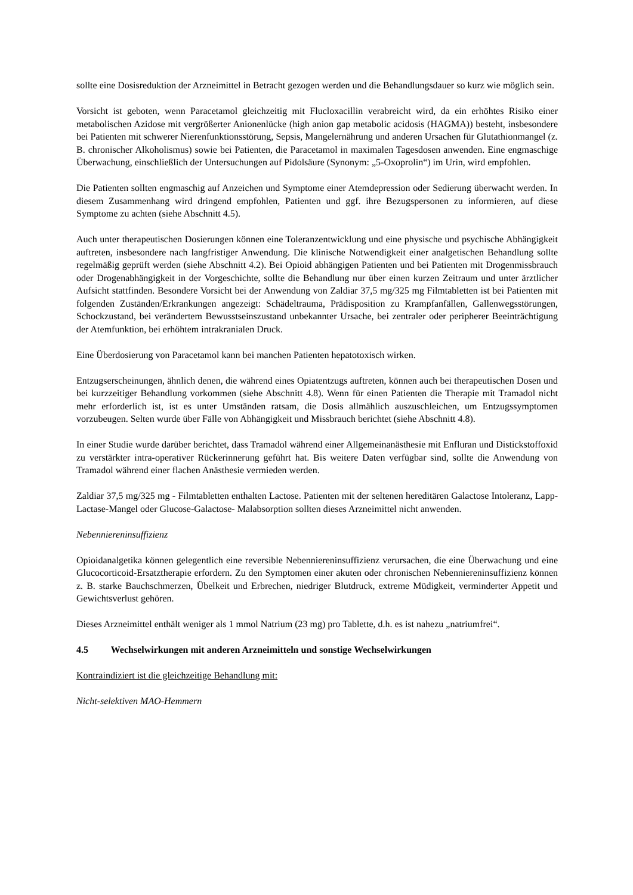sollte eine Dosisreduktion der Arzneimittel in Betracht gezogen werden und die Behandlungsdauer so kurz wie möglich sein.
Vorsicht ist geboten, wenn Paracetamol gleichzeitig mit Flucloxacillin verabreicht wird, da ein erhöhtes Risiko einer metabolischen Azidose mit vergrößerter Anionenlücke (high anion gap metabolic acidosis (HAGMA)) besteht, insbesondere bei Patienten mit schwerer Nierenfunktionsstörung, Sepsis, Mangelernährung und anderen Ursachen für Glutathionmangel (z. B. chronischer Alkoholismus) sowie bei Patienten, die Paracetamol in maximalen Tagesdosen anwenden. Eine engmaschige Überwachung, einschließlich der Untersuchungen auf Pidolsäure (Synonym: „5-Oxoprolin“) im Urin, wird empfohlen.
Die Patienten sollten engmaschig auf Anzeichen und Symptome einer Atemdepression oder Sedierung überwacht werden. In diesem Zusammenhang wird dringend empfohlen, Patienten und ggf. ihre Bezugspersonen zu informieren, auf diese Symptome zu achten (siehe Abschnitt 4.5).
Auch unter therapeutischen Dosierungen können eine Toleranzentwicklung und eine physische und psychische Abhängigkeit auftreten, insbesondere nach langfristiger Anwendung. Die klinische Notwendigkeit einer analgetischen Behandlung sollte regelmäßig geprüft werden (siehe Abschnitt 4.2). Bei Opioid abhängigen Patienten und bei Patienten mit Drogenmissbrauch oder Drogenabhängigkeit in der Vorgeschichte, sollte die Behandlung nur über einen kurzen Zeitraum und unter ärztlicher Aufsicht stattfinden. Besondere Vorsicht bei der Anwendung von Zaldiar 37,5 mg/325 mg Filmtabletten ist bei Patienten mit folgenden Zuständen/Erkrankungen angezeigt: Schädeltrauma, Prädisposition zu Krampfanfällen, Gallenwegsstörungen, Schockzustand, bei verändertem Bewusstseinszustand unbekannter Ursache, bei zentraler oder peripherer Beeinträchtigung der Atemfunktion, bei erhöhtem intrakranialen Druck.
Eine Überdosierung von Paracetamol kann bei manchen Patienten hepatotoxisch wirken.
Entzugserscheinungen, ähnlich denen, die während eines Opiatentzugs auftreten, können auch bei therapeutischen Dosen und bei kurzzeitiger Behandlung vorkommen (siehe Abschnitt 4.8). Wenn für einen Patienten die Therapie mit Tramadol nicht mehr erforderlich ist, ist es unter Umständen ratsam, die Dosis allmählich auszuschleichen, um Entzugssymptomen vorzubeugen. Selten wurde über Fälle von Abhängigkeit und Missbrauch berichtet (siehe Abschnitt 4.8).
In einer Studie wurde darüber berichtet, dass Tramadol während einer Allgemeinanästhesie mit Enfluran und Distickstoffoxid zu verstärkter intra-operativer Rückerinnerung geführt hat. Bis weitere Daten verfügbar sind, sollte die Anwendung von Tramadol während einer flachen Anästhesie vermieden werden.
Zaldiar 37,5 mg/325 mg - Filmtabletten enthalten Lactose. Patienten mit der seltenen hereditären Galactose Intoleranz, Lapp-Lactase-Mangel oder Glucose-Galactose- Malabsorption sollten dieses Arzneimittel nicht anwenden.
Nebenniereninsuffizienz
Opioidanalgetika können gelegentlich eine reversible Nebenniereninsuffizienz verursachen, die eine Überwachung und eine Glucocorticoid-Ersatztherapie erfordern. Zu den Symptomen einer akuten oder chronischen Nebenniereninsuffizienz können z. B. starke Bauchschmerzen, Übelkeit und Erbrechen, niedriger Blutdruck, extreme Müdigkeit, verminderter Appetit und Gewichtsverlust gehören.
Dieses Arzneimittel enthält weniger als 1 mmol Natrium (23 mg) pro Tablette, d.h. es ist nahezu „natriumfrei“.
4.5 Wechselwirkungen mit anderen Arzneimitteln und sonstige Wechselwirkungen
Kontraindiziert ist die gleichzeitige Behandlung mit:
Nicht-selektiven MAO-Hemmern